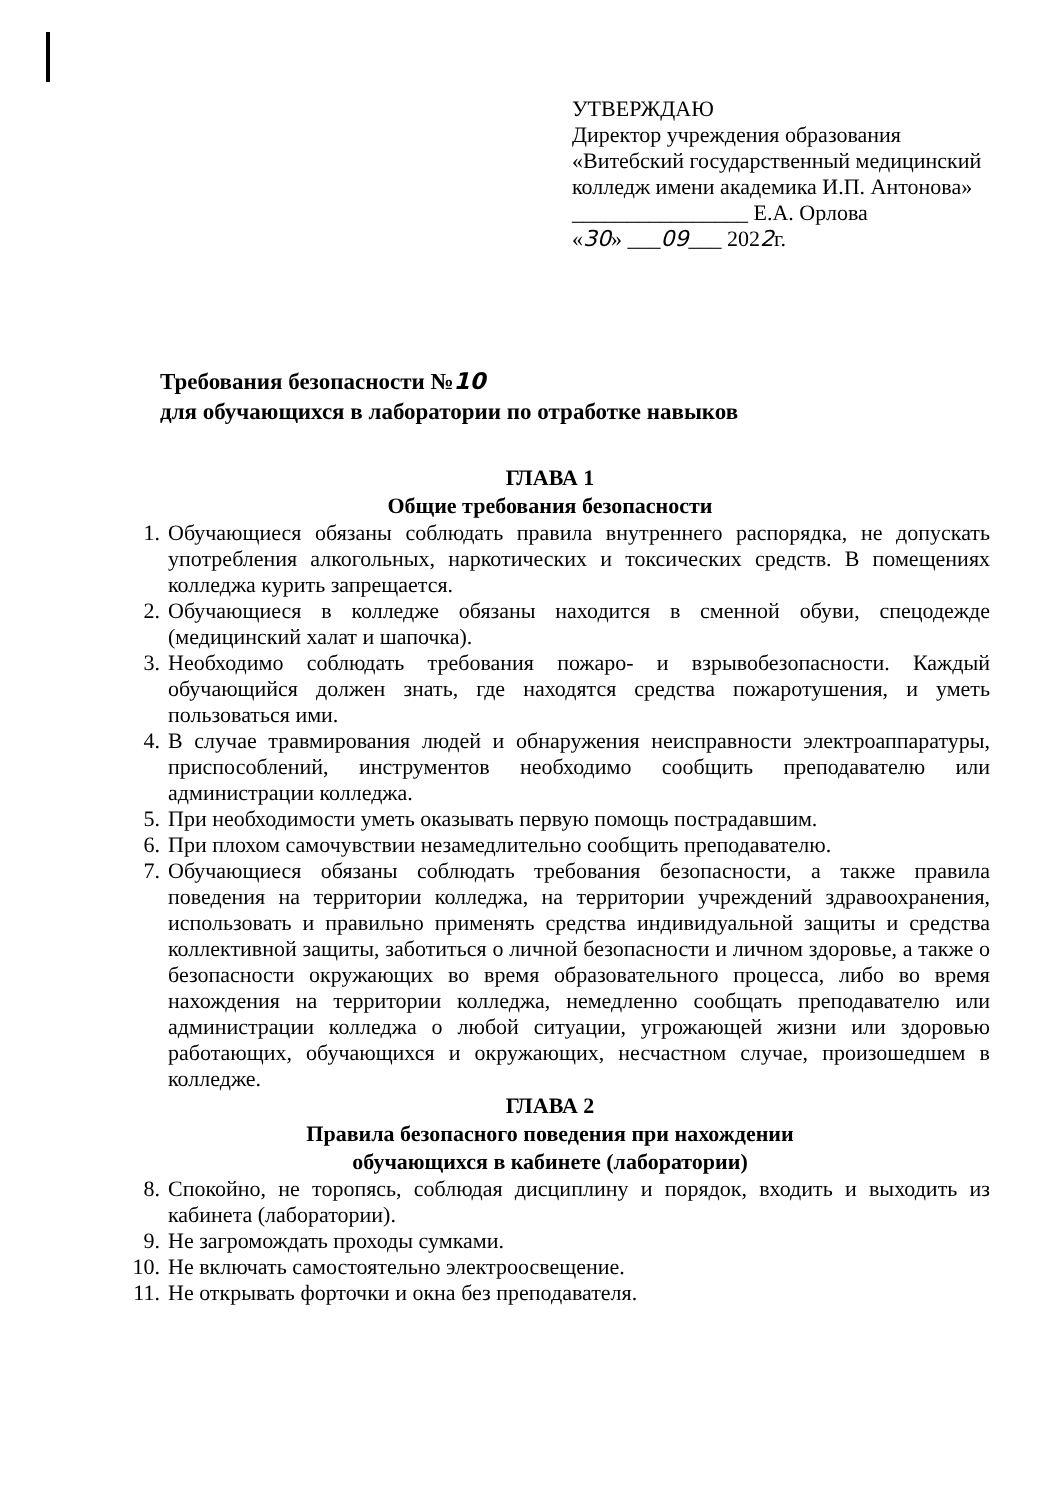УТВЕРЖДАЮ
Директор учреждения образования «Витебский государственный медицинский колледж имени академика И.П. Антонова»
________________ Е.А. Орлова
«30» ___09___ 2022г.
Требования безопасности №10
для обучающихся в лаборатории по отработке навыков
ГЛАВА 1
Общие требования безопасности
1. Обучающиеся обязаны соблюдать правила внутреннего распорядка, не допускать употребления алкогольных, наркотических и токсических средств. В помещениях колледжа курить запрещается.
2. Обучающиеся в колледже обязаны находится в сменной обуви, спецодежде (медицинский халат и шапочка).
3. Необходимо соблюдать требования пожаро- и взрывобезопасности. Каждый обучающийся должен знать, где находятся средства пожаротушения, и уметь пользоваться ими.
4. В случае травмирования людей и обнаружения неисправности электроаппаратуры, приспособлений, инструментов необходимо сообщить преподавателю или администрации колледжа.
5. При необходимости уметь оказывать первую помощь пострадавшим.
6. При плохом самочувствии незамедлительно сообщить преподавателю.
7. Обучающиеся обязаны соблюдать требования безопасности, а также правила поведения на территории колледжа, на территории учреждений здравоохранения, использовать и правильно применять средства индивидуальной защиты и средства коллективной защиты, заботиться о личной безопасности и личном здоровье, а также о безопасности окружающих во время образовательного процесса, либо во время нахождения на территории колледжа, немедленно сообщать преподавателю или администрации колледжа о любой ситуации, угрожающей жизни или здоровью работающих, обучающихся и окружающих, несчастном случае, произошедшем в колледже.
ГЛАВА 2
Правила безопасного поведения при нахождении
обучающихся в кабинете (лаборатории)
8. Спокойно, не торопясь, соблюдая дисциплину и порядок, входить и выходить из кабинета (лаборатории).
9. Не загромождать проходы сумками.
10. Не включать самостоятельно электроосвещение.
11. Не открывать форточки и окна без преподавателя.